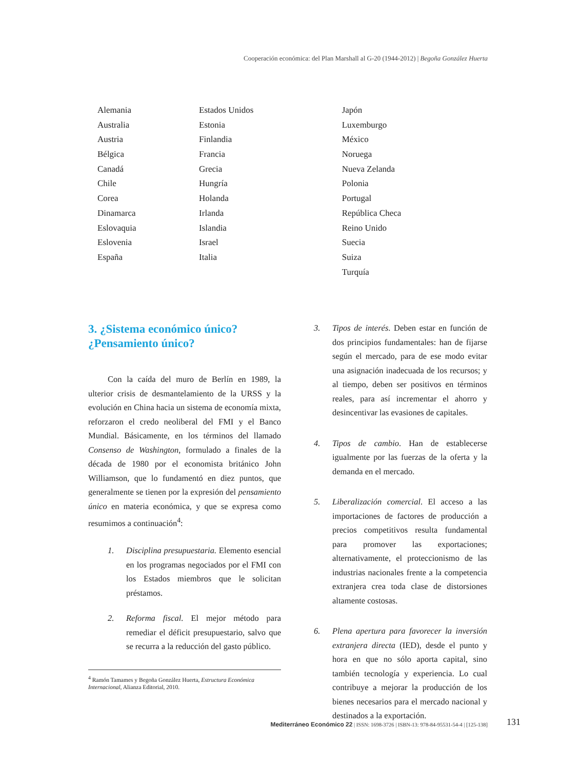Cooperación económica: del Plan Marshall al G-20 (1944-2012) | Begoña González Huerta
| Alemania | Estados Unidos | Japón |
| Australia | Estonia | Luxemburgo |
| Austria | Finlandia | México |
| Bélgica | Francia | Noruega |
| Canadá | Grecia | Nueva Zelanda |
| Chile | Hungría | Polonia |
| Corea | Holanda | Portugal |
| Dinamarca | Irlanda | República Checa |
| Eslovaquia | Islandia | Reino Unido |
| Eslovenia | Israel | Suecia |
| España | Italia | Suiza |
| | | Turquía |
3. ¿Sistema económico único? ¿Pensamiento único?
Con la caída del muro de Berlín en 1989, la ulterior crisis de desmantelamiento de la URSS y la evolución en China hacia un sistema de economía mixta, reforzaron el credo neoliberal del FMI y el Banco Mundial. Básicamente, en los términos del llamado Consenso de Washington, formulado a finales de la década de 1980 por el economista británico John Williamson, que lo fundamentó en diez puntos, que generalmente se tienen por la expresión del pensamiento único en materia económica, y que se expresa como resumimos a continuación<sup>4</sup>:
1. Disciplina presupuestaria. Elemento esencial en los programas negociados por el FMI con los Estados miembros que le solicitan préstamos.
2. Reforma fiscal. El mejor método para remediar el déficit presupuestario, salvo que se recurra a la reducción del gasto público.
<sup>4</sup> Ramón Tamames y Begoña González Huerta, Estructura Económica Internacional, Alianza Editorial, 2010.
3. Tipos de interés. Deben estar en función de dos principios fundamentales: han de fijarse según el mercado, para de ese modo evitar una asignación inadecuada de los recursos; y al tiempo, deben ser positivos en términos reales, para así incrementar el ahorro y desincentivar las evasiones de capitales.
4. Tipos de cambio. Han de establecerse igualmente por las fuerzas de la oferta y la demanda en el mercado.
5. Liberalización comercial. El acceso a las importaciones de factores de producción a precios competitivos resulta fundamental para promover las exportaciones; alternativamente, el proteccionismo de las industrias nacionales frente a la competencia extranjera crea toda clase de distorsiones altamente costosas.
6. Plena apertura para favorecer la inversión extranjera directa (IED), desde el punto y hora en que no sólo aporta capital, sino también tecnología y experiencia. Lo cual contribuye a mejorar la producción de los bienes necesarios para el mercado nacional y destinados a la exportación.
Mediterráneo Económico 22 | ISSN: 1698-3726 | ISBN-13: 978-84-95531-54-4 | [125-138]
131